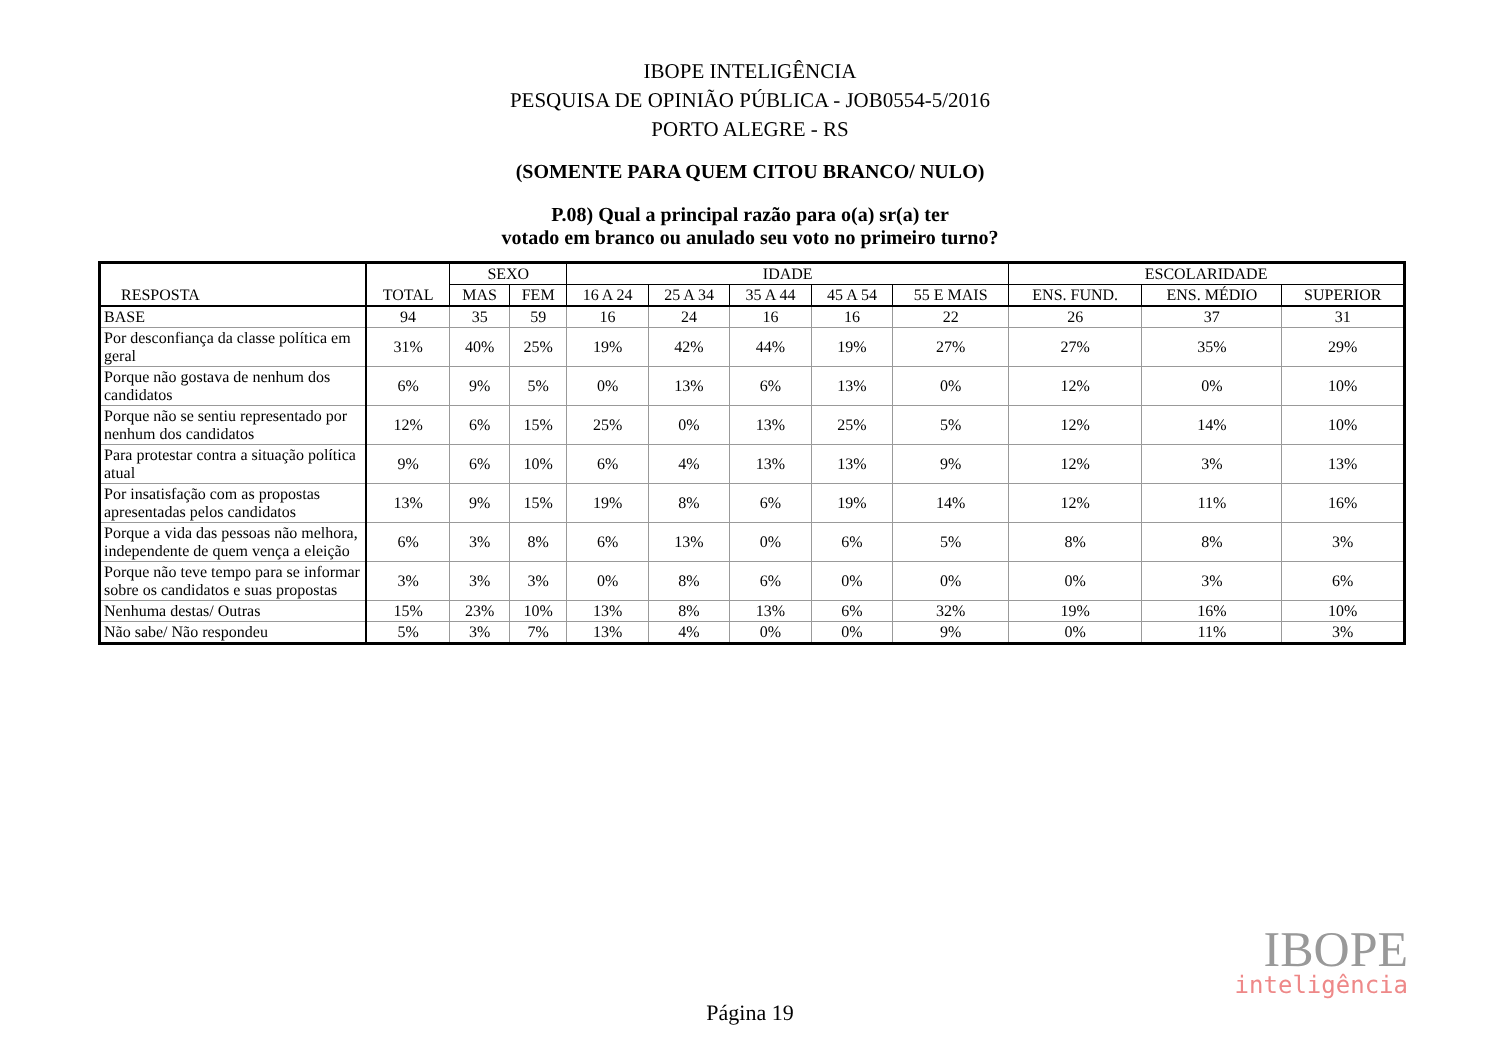IBOPE INTELIGÊNCIA
PESQUISA DE OPINIÃO PÚBLICA - JOB0554-5/2016
PORTO ALEGRE - RS
(SOMENTE PARA QUEM CITOU BRANCO/ NULO)
P.08) Qual a principal razão para o(a) sr(a) ter
votado em branco ou anulado seu voto no primeiro turno?
| RESPOSTA | TOTAL | SEXO | | IDADE | | | | | ESCOLARIDADE | | |
| --- | --- | --- | --- | --- | --- | --- | --- | --- | --- | --- | --- |
| | | MAS | FEM | 16 A 24 | 25 A 34 | 35 A 44 | 45 A 54 | 55 E MAIS | ENS. FUND. | ENS. MÉDIO | SUPERIOR |
| BASE | 94 | 35 | 59 | 16 | 24 | 16 | 16 | 22 | 26 | 37 | 31 |
| Por desconfiança da classe política em geral | 31% | 40% | 25% | 19% | 42% | 44% | 19% | 27% | 27% | 35% | 29% |
| Porque não gostava de nenhum dos candidatos | 6% | 9% | 5% | 0% | 13% | 6% | 13% | 0% | 12% | 0% | 10% |
| Porque não se sentiu representado por nenhum dos candidatos | 12% | 6% | 15% | 25% | 0% | 13% | 25% | 5% | 12% | 14% | 10% |
| Para protestar contra a situação política atual | 9% | 6% | 10% | 6% | 4% | 13% | 13% | 9% | 12% | 3% | 13% |
| Por insatisfação com as propostas apresentadas pelos candidatos | 13% | 9% | 15% | 19% | 8% | 6% | 19% | 14% | 12% | 11% | 16% |
| Porque a vida das pessoas não melhora, independente de quem vença a eleição | 6% | 3% | 8% | 6% | 13% | 0% | 6% | 5% | 8% | 8% | 3% |
| Porque não teve tempo para se informar sobre os candidatos e suas propostas | 3% | 3% | 3% | 0% | 8% | 6% | 0% | 0% | 0% | 3% | 6% |
| Nenhuma destas/ Outras | 15% | 23% | 10% | 13% | 8% | 13% | 6% | 32% | 19% | 16% | 10% |
| Não sabe/ Não respondeu | 5% | 3% | 7% | 13% | 4% | 0% | 0% | 9% | 0% | 11% | 3% |
IBOPE
inteligência
Página 19